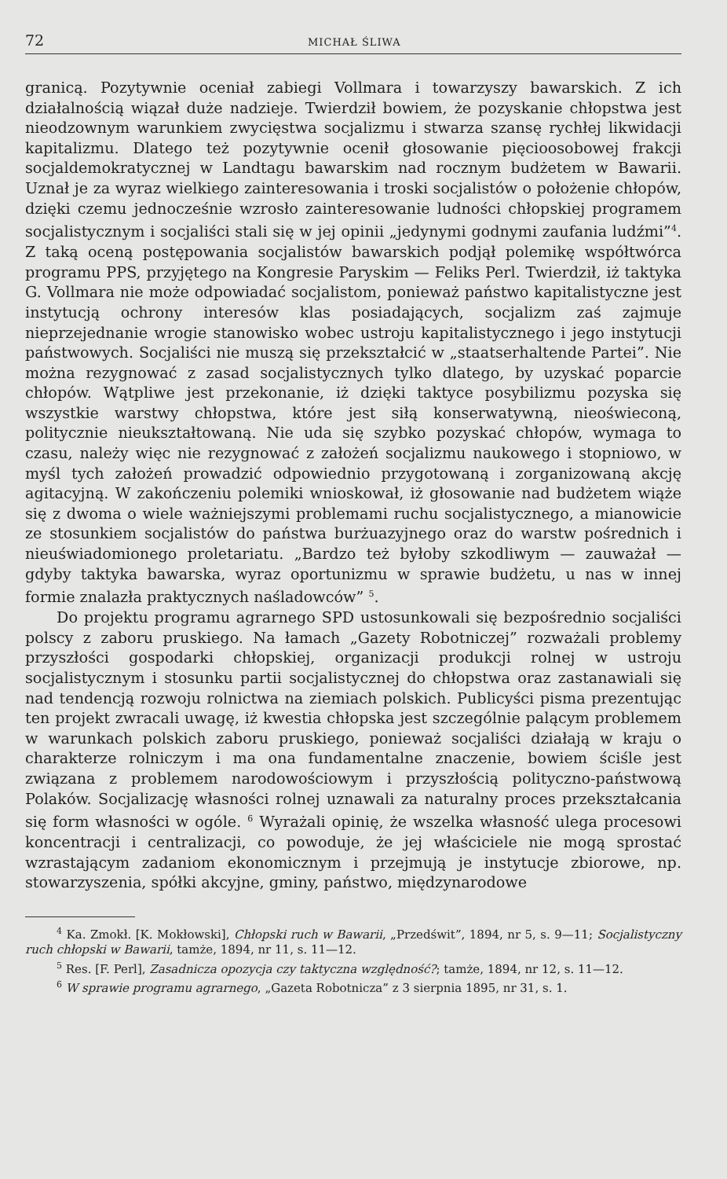72 MICHAŁ ŚLIWA
granicą. Pozytywnie oceniał zabiegi Vollmara i towarzyszy bawarskich. Z ich działalnością wiązał duże nadzieje. Twierdził bowiem, że pozyskanie chłopstwa jest nieodzownym warunkiem zwycięstwa socjalizmu i stwarza szansę rychłej likwidacji kapitalizmu. Dlatego też pozytywnie ocenił głosowanie pięcioosobowej frakcji socjaldemokratycznej w Landtagu bawarskim nad rocznym budżetem w Bawarii. Uznał je za wyraz wielkiego zainteresowania i troski socjalistów o położenie chłopów, dzięki czemu jednocześnie wzrosło zainteresowanie ludności chłopskiej programem socjalistycznym i socjaliści stali się w jej opinii „jedynymi godnymi zaufania ludźmi”<sup>4</sup>. Z taką oceną postępowania socjalistów bawarskich podjął polemikę współtwórca programu PPS, przyjętego na Kongresie Paryskim — Feliks Perl. Twierdził, iż taktyka G. Vollmara nie może odpowiadać socjalistom, ponieważ państwo kapitalistyczne jest instytucją ochrony interesów klas posiadających, socjalizm zaś zajmuje nieprzejednanie wrogie stanowisko wobec ustroju kapitalistycznego i jego instytucji państwowych. Socjaliści nie muszą się przekształcić w „staatserhaltende Partei”. Nie można rezygnować z zasad socjalistycznych tylko dlatego, by uzyskać poparcie chłopów. Wątpliwe jest przekonanie, iż dzięki taktyce posybilizmu pozyska się wszystkie warstwy chłopstwa, które jest siłą konserwatywną, nieoświeconą, politycznie nieukształtowaną. Nie uda się szybko pozyskać chłopów, wymaga to czasu, należy więc nie rezygnować z założeń socjalizmu naukowego i stopniowo, w myśl tych założeń prowadzić odpowiednio przygotowaną i zorganizowaną akcję agitacyjną. W zakończeniu polemiki wnioskował, iż głosowanie nad budżetem wiąże się z dwoma o wiele ważniejszymi problemami ruchu socjalistycznego, a mianowicie ze stosunkiem socjalistów do państwa burżuazyjnego oraz do warstw pośrednich i nieuświadomionego proletariatu. „Bardzo też byłoby szkodliwym — zauważał — gdyby taktyka bawarska, wyraz oportunizmu w sprawie budżetu, u nas w innej formie znalazła praktycznych naśladowców” <sup>5</sup>.
Do projektu programu agrarnego SPD ustosunkowali się bezpośrednio socjaliści polscy z zaboru pruskiego. Na łamach „Gazety Robotniczej” rozważali problemy przyszłości gospodarki chłopskiej, organizacji produkcji rolnej w ustroju socjalistycznym i stosunku partii socjalistycznej do chłopstwa oraz zastanawiali się nad tendencją rozwoju rolnictwa na ziemiach polskich. Publicyści pisma prezentując ten projekt zwracali uwagę, iż kwestia chłopska jest szczególnie palącym problemem w warunkach polskich zaboru pruskiego, ponieważ socjaliści działają w kraju o charakterze rolniczym i ma ona fundamentalne znaczenie, bowiem ściśle jest związana z problemem narodowościowym i przyszłością polityczno-państwową Polaków. Socjalizację własności rolnej uznawali za naturalny proces przekształcania się form własności w ogóle. <sup>6</sup> Wyrażali opinię, że wszelka własność ulega procesowi koncentracji i centralizacji, co powoduje, że jej właściciele nie mogą sprostać wzrastającym zadaniom ekonomicznym i przejmują je instytucje zbiorowe, np. stowarzyszenia, spółki akcyjne, gminy, państwo, międzynarodowe
<sup>4</sup> Ka. Zmokł. [K. Mokłowski], Chłopski ruch w Bawarii, „Przedświt”, 1894, nr 5, s. 9—11; Socjalistyczny ruch chłopski w Bawarii, tamże, 1894, nr 11, s. 11—12.
<sup>5</sup> Res. [F. Perl], Zasadnicza opozycja czy taktyczna względność?; tamże, 1894, nr 12, s. 11—12.
<sup>6</sup> W sprawie programu agrarnego, „Gazeta Robotnicza” z 3 sierpnia 1895, nr 31, s. 1.